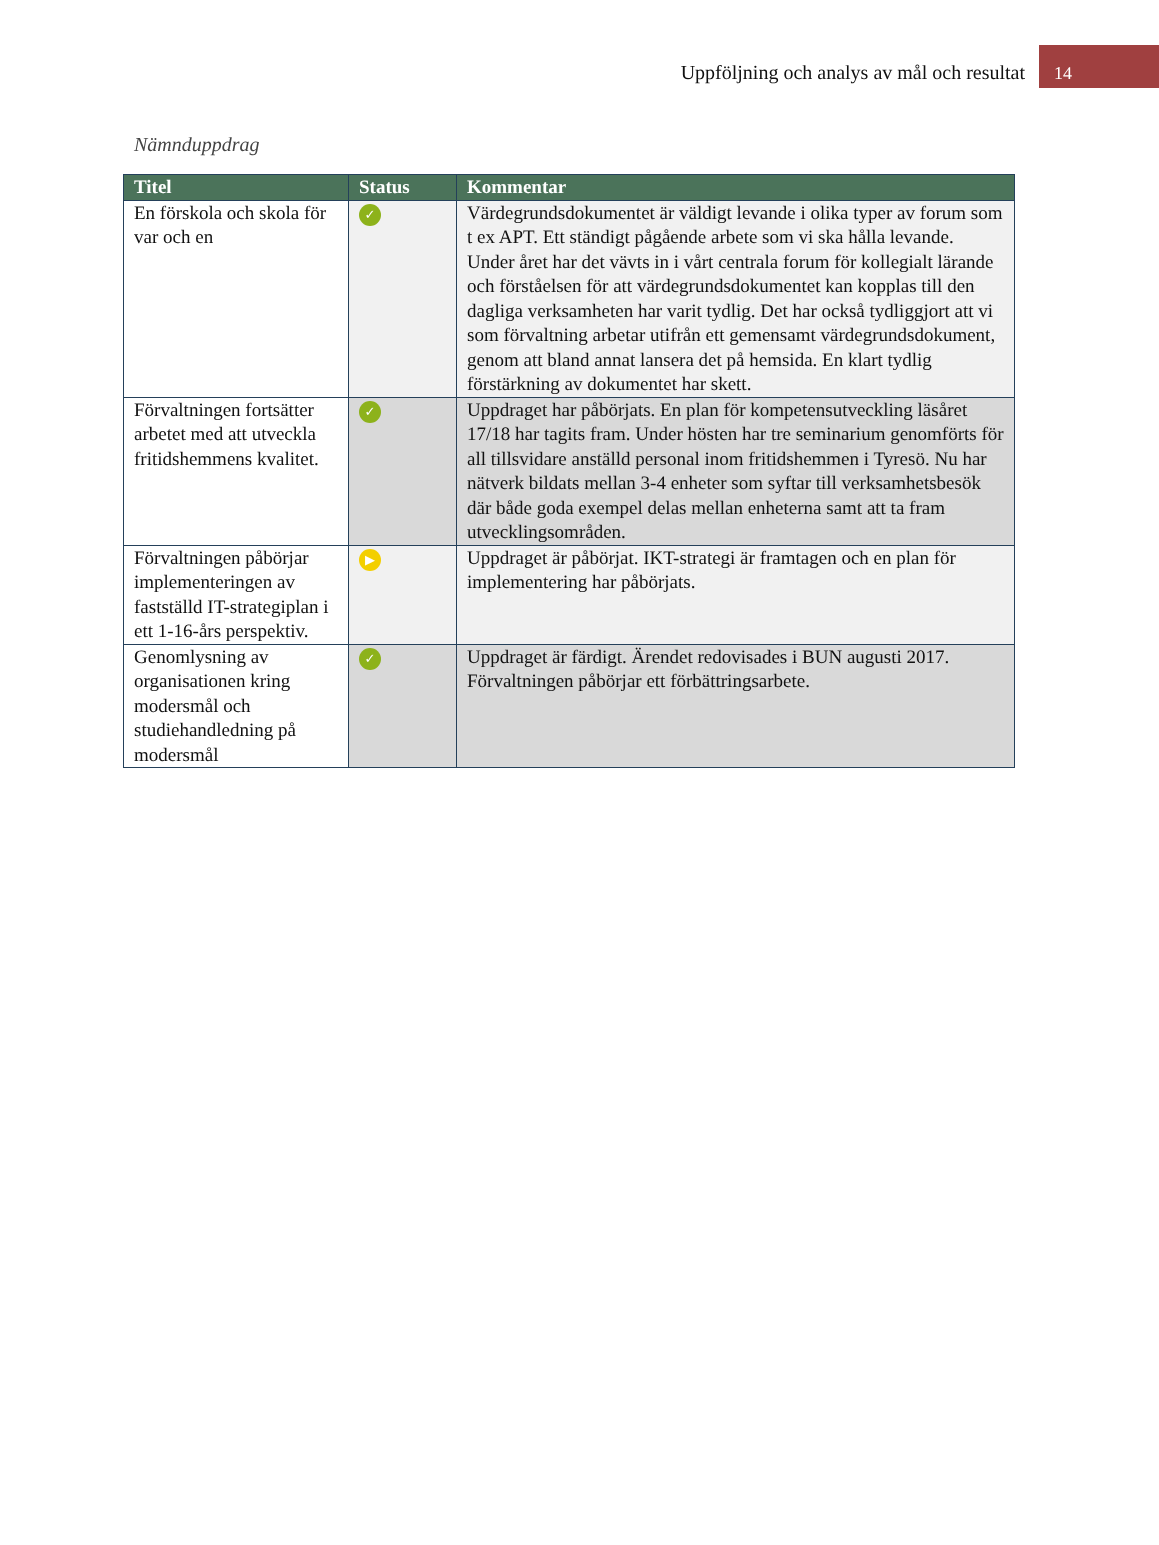Uppföljning och analys av mål och resultat
14
Nämnduppdrag
| Titel | Status | Kommentar |
| --- | --- | --- |
| En förskola och skola för var och en | ✓ | Värdegrundsdokumentet är väldigt levande i olika typer av forum som t ex APT. Ett ständigt pågående arbete som vi ska hålla levande. Under året har det vävts in i vårt centrala forum för kollegialt lärande och förståelsen för att värdegrundsdokumentet kan kopplas till den dagliga verksamheten har varit tydlig. Det har också tydliggjort att vi som förvaltning arbetar utifrån ett gemensamt värdegrundsdokument, genom att bland annat lansera det på hemsida. En klart tydlig förstärkning av dokumentet har skett. |
| Förvaltningen fortsätter arbetet med att utveckla fritidshemmens kvalitet. | ✓ | Uppdraget har påbörjats. En plan för kompetensutveckling läsåret 17/18 har tagits fram. Under hösten har tre seminarium genomförts för all tillsvidare anställd personal inom fritidshemmen i Tyresö. Nu har nätverk bildats mellan 3-4 enheter som syftar till verksamhetsbesök där både goda exempel delas mellan enheterna samt att ta fram utvecklingsområden. |
| Förvaltningen påbörjar implementeringen av fastställd IT-strategiplan i ett 1-16-års perspektiv. | ▶ | Uppdraget är påbörjat. IKT-strategi är framtagen och en plan för implementering har påbörjats. |
| Genomlysning av organisationen kring modersmål och studiehandledning på modersmål | ✓ | Uppdraget är färdigt. Ärendet redovisades i BUN augusti 2017. Förvaltningen påbörjar ett förbättringsarbete. |